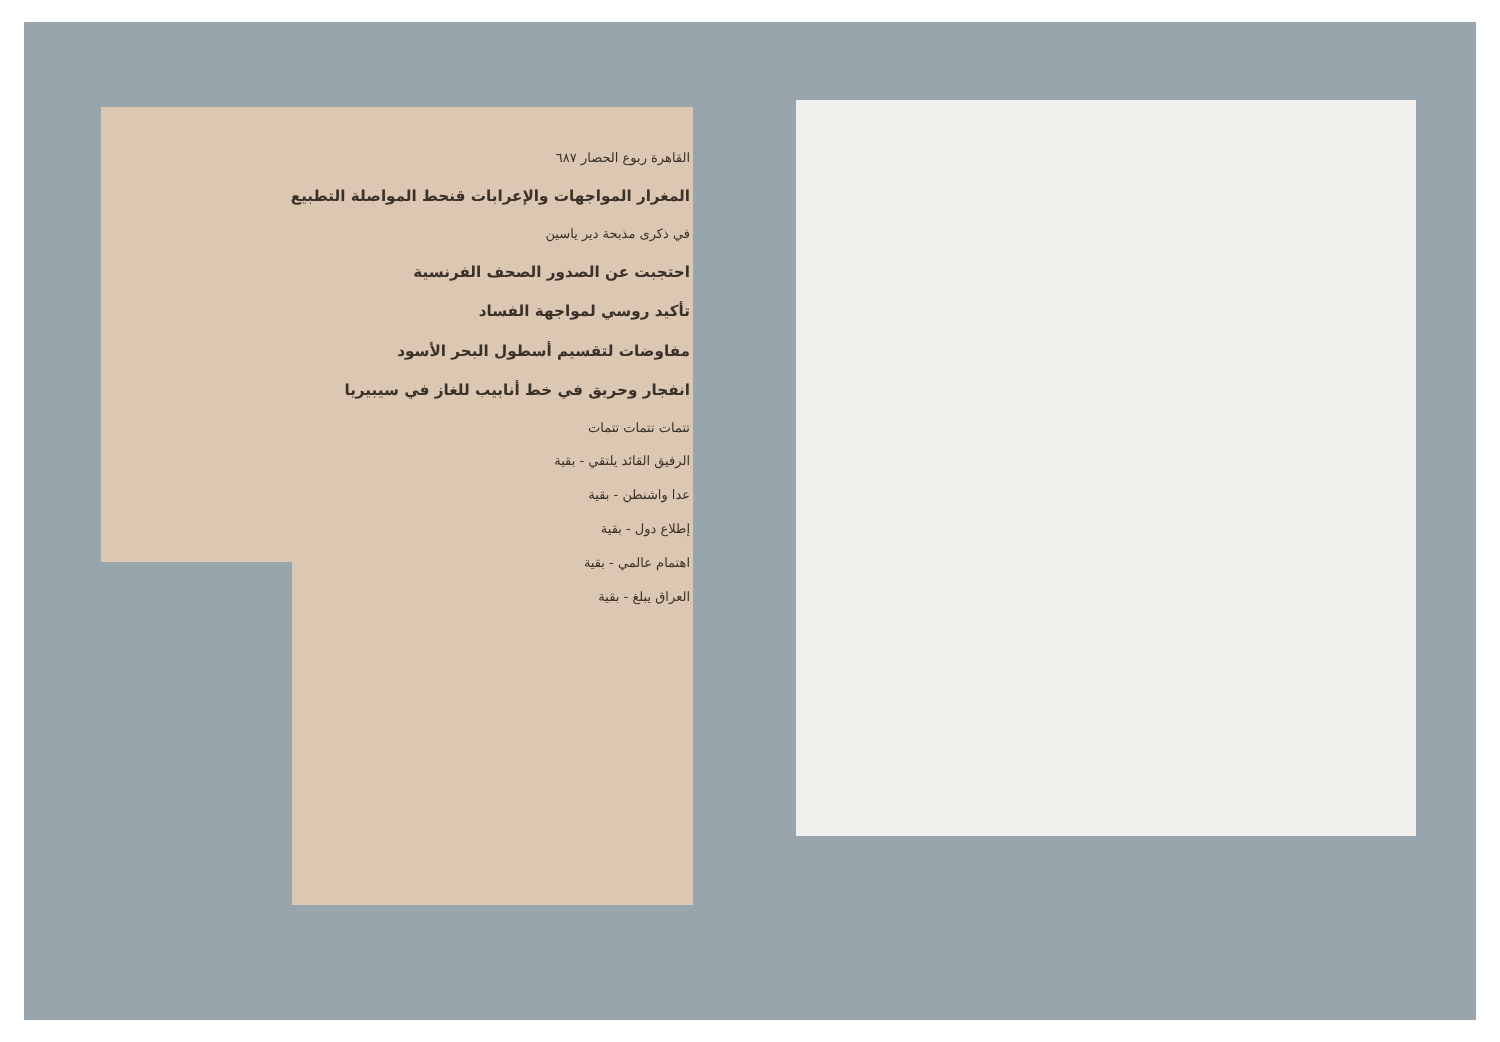القاهرة ربوع الحصار ٦٨٧
المغرار المواجهات والإعرابات قنحط المواصلة التطبيع
في ذكرى مذبحة دير ياسين
احتجبت عن الصدور الصحف الفرنسية
تأكيد روسي لمواجهة الفساد
مفاوضات لتقسيم أسطول البحر الأسود
انفجار وحريق في خط أنابيب للغاز في سيبيريا
تتمات تتمات تتمات
الرفيق القائد يلتقي - بقية
عدا واشنطن - بقية
إطلاع دول - بقية
اهتمام عالمي - بقية
العراق يبلغ - بقية